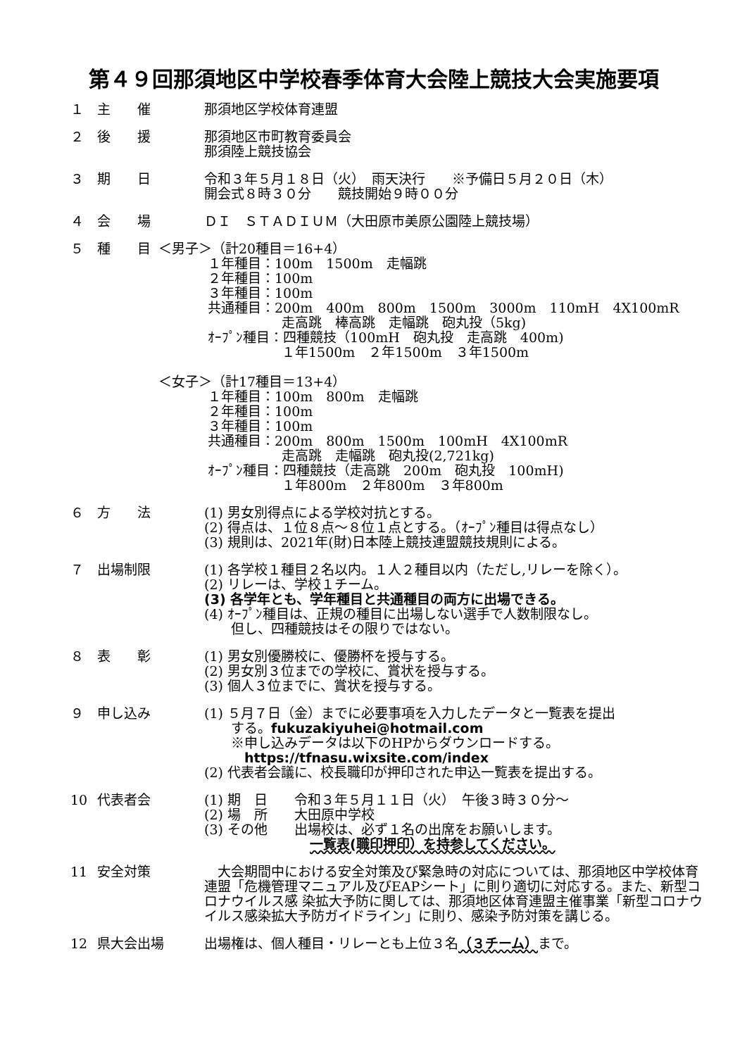第４９回那須地区中学校春季体育大会陸上競技大会実施要項
１ 主　　催 那須地区学校体育連盟
２ 後　　援 那須地区市町教育委員会
那須陸上競技協会
３ 期　　日 令和３年５月１８日（火）　雨天決行　　※予備日５月２０日（木）
開会式８時３０分　　競技開始９時００分
４ 会　　場 ＤＩ　ＳＴＡＤＩＵＭ（大田原市美原公園陸上競技場）
５ 種　　目 ＜男子＞（計20種目＝16+4）
１年種目：100m　1500m　走幅跳
２年種目：100m
３年種目：100m
共通種目：200m　400m　800m　1500m　3000m　110mH　4X100mR
走高跳　棒高跳　走幅跳　砲丸投（5kg)
ｵｰﾌﾟﾝ種目：四種競技（100mH　砲丸投　走高跳　400m)
１年1500m　２年1500m　３年1500m
＜女子＞（計17種目＝13+4）
１年種目：100m　800m　走幅跳
２年種目：100m
３年種目：100m
共通種目：200m　800m　1500m　100mH　4X100mR
走高跳　走幅跳　砲丸投(2,721kg)
ｵｰﾌﾟﾝ種目：四種競技（走高跳　200m　砲丸投　100mH)
１年800m　２年800m　３年800m
６ 方　　法 (1) 男女別得点による学校対抗とする。
(2) 得点は、１位８点～８位１点とする。（ｵｰﾌﾟﾝ種目は得点なし）
(3) 規則は、2021年(財)日本陸上競技連盟競技規則による。
７ 出場制限 (1) 各学校１種目２名以内。１人２種目以内（ただし,リレーを除く）。
(2) リレーは、学校１チーム。
(3) 各学年とも、学年種目と共通種目の両方に出場できる。
(4) ｵｰﾌﾟﾝ種目は、正規の種目に出場しない選手で人数制限なし。
　　但し、四種競技はその限りではない。
８ 表　　彰 (1) 男女別優勝校に、優勝杯を授与する。
(2) 男女別３位までの学校に、賞状を授与する。
(3) 個人３位までに、賞状を授与する。
９ 申し込み (1) ５月７日（金）までに必要事項を入力したデータと一覧表を提出
　　する。fukuzakiyuhei@hotmail.com
　　※申し込みデータは以下のHPからダウンロードする。
　　　https://tfnasu.wixsite.com/index
(2) 代表者会議に、校長職印が押印された申込一覧表を提出する。
10 代表者会 (1) 期　日　　令和３年５月１１日（火）　午後３時３０分～
(2) 場　所　　大田原中学校
(3) その他　　出場校は、必ず１名の出席をお願いします。
一覧表(職印押印）を持参してください。
11 安全対策 　大会期間中における安全対策及び緊急時の対応については、那須地区中学校体育連盟「危機管理マニュアル及びEAPシート」に則り適切に対応する。また、新型コロナウイルス感 染拡大予防に関しては、那須地区体育連盟主催事業「新型コロナウイルス感染拡大予防ガイドライン」に則り、感染予防対策を講じる。
12 県大会出場 出場権は、個人種目・リレーとも上位３名（３チーム）まで。